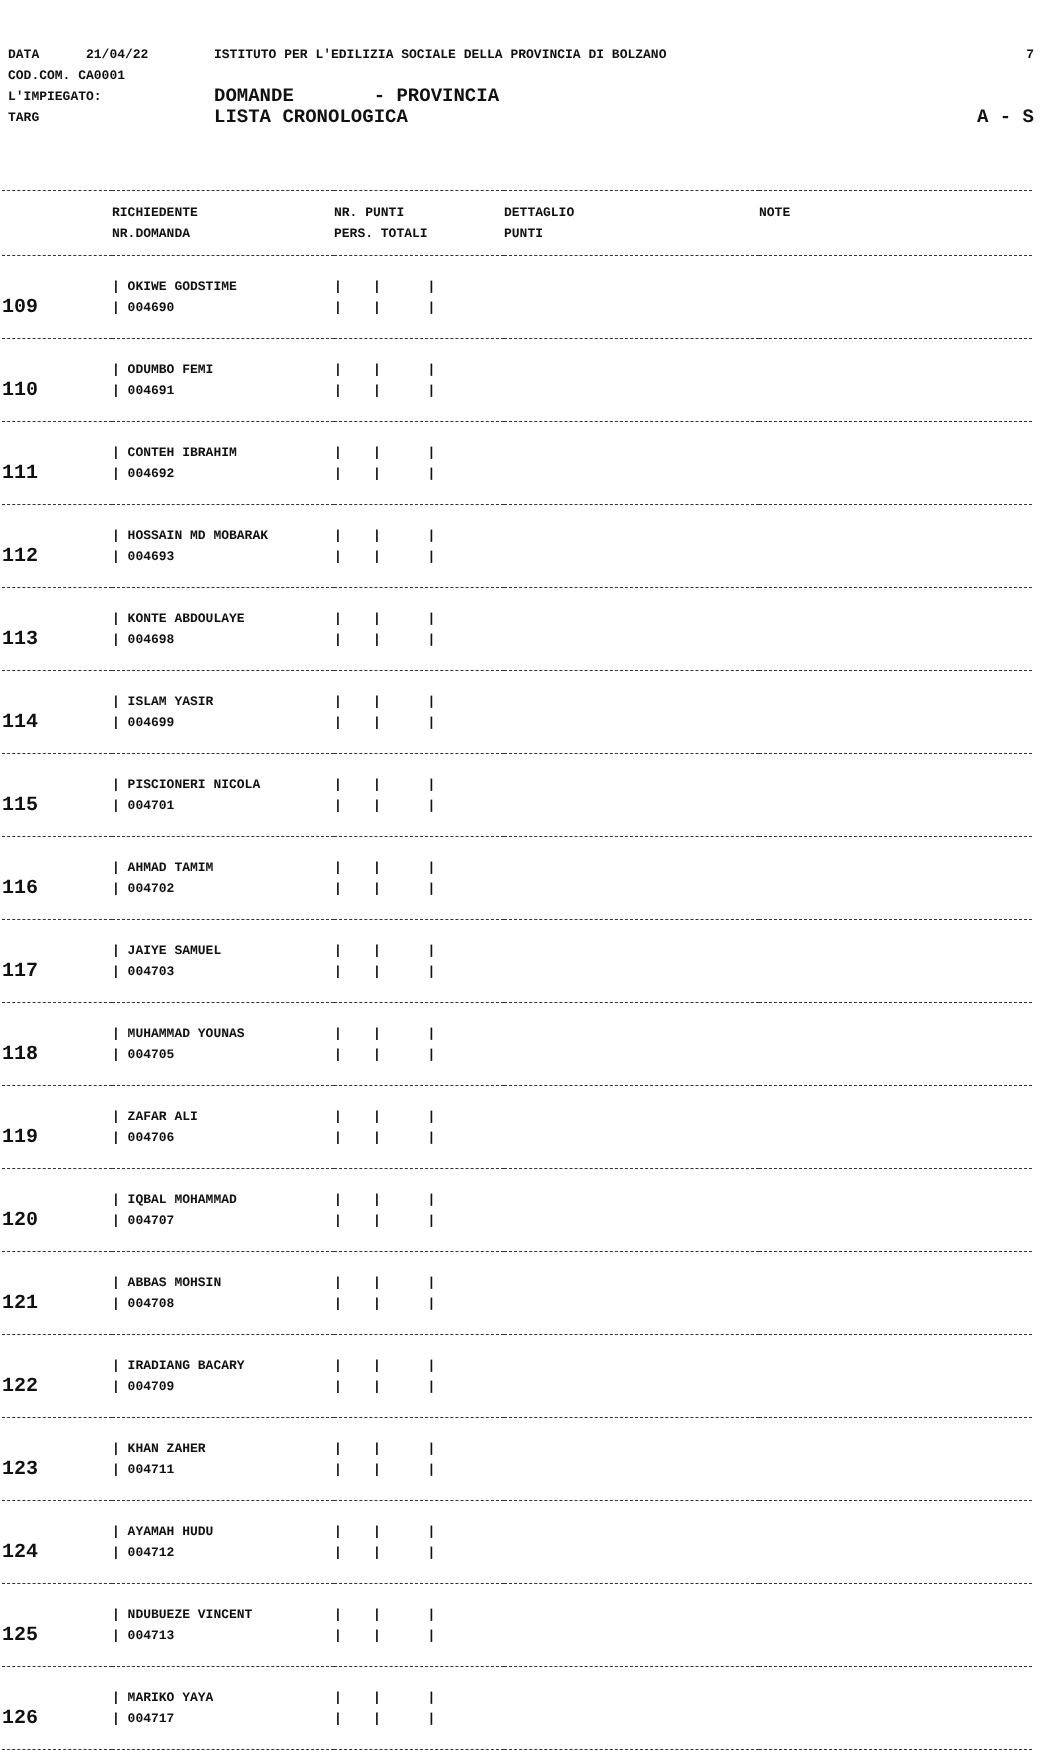DATA 21/04/22 ISTITUTO PER L'EDILIZIA SOCIALE DELLA PROVINCIA DI BOLZANO 7
COD.COM. CA0001
L'IMPIEGATO: DOMANDE - PROVINCIA
TARG LISTA CRONOLOGICA A - S
| | RICHIEDENTE NR.DOMANDA | NR. PUNTI PERS. TOTALI | DETTAGLIO PUNTI | NOTE |
| --- | --- | --- | --- | --- |
| 109 | / OKIWE GODSTIME / 004690 | / / / / / / | | |
| 110 | / ODUMBO FEMI / 004691 | / / / / / / | | |
| 111 | / CONTEH IBRAHIM / 004692 | / / / / / / | | |
| 112 | / HOSSAIN MD MOBARAK / 004693 | / / / / / / | | |
| 113 | / KONTE ABDOULAYE / 004698 | / / / / / / | | |
| 114 | / ISLAM YASIR / 004699 | / / / / / / | | |
| 115 | / PISCIONERI NICOLA / 004701 | / / / / / / | | |
| 116 | / AHMAD TAMIM / 004702 | / / / / / / | | |
| 117 | / JAIYE SAMUEL / 004703 | / / / / / / | | |
| 118 | / MUHAMMAD YOUNAS / 004705 | / / / / / / | | |
| 119 | / ZAFAR ALI / 004706 | / / / / / / | | |
| 120 | / IQBAL MOHAMMAD / 004707 | / / / / / / | | |
| 121 | / ABBAS MOHSIN / 004708 | / / / / / / | | |
| 122 | / IRADIANG BACARY / 004709 | / / / / / / | | |
| 123 | / KHAN ZAHER / 004711 | / / / / / / | | |
| 124 | / AYAMAH HUDU / 004712 | / / / / / / | | |
| 125 | / NDUBUEZE VINCENT / 004713 | / / / / / / | | |
| 126 | / MARIKO YAYA / 004717 | / / / / / / | | |